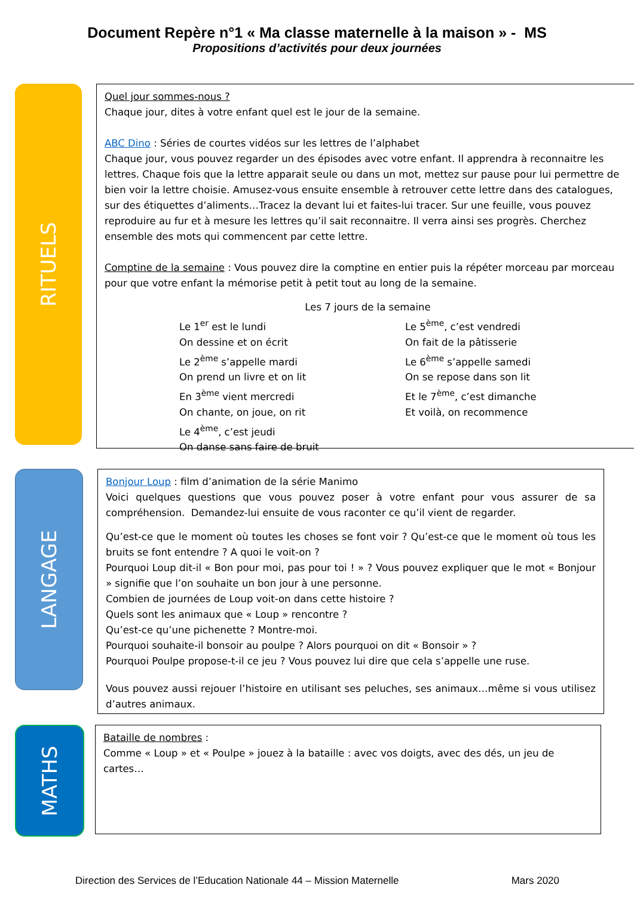Document Repère n°1 « Ma classe maternelle à la maison » - MS
Propositions d’activités pour deux journées
RITUELS
Quel jour sommes-nous ?
Chaque jour, dites à votre enfant quel est le jour de la semaine.
ABC Dino : Séries de courtes vidéos sur les lettres de l’alphabet
Chaque jour, vous pouvez regarder un des épisodes avec votre enfant. Il apprendra à reconnaitre les lettres. Chaque fois que la lettre apparait seule ou dans un mot, mettez sur pause pour lui permettre de bien voir la lettre choisie. Amusez-vous ensuite ensemble à retrouver cette lettre dans des catalogues, sur des étiquettes d’aliments…Tracez la devant lui et faites-lui tracer. Sur une feuille, vous pouvez reproduire au fur et à mesure les lettres qu’il sait reconnaitre. Il verra ainsi ses progrès. Cherchez ensemble des mots qui commencent par cette lettre.
Comptine de la semaine : Vous pouvez dire la comptine en entier puis la répéter morceau par morceau pour que votre enfant la mémorise petit à petit tout au long de la semaine.
Les 7 jours de la semaine
Le 1<sup>er</sup> est le lundi
On dessine et on écrit
Le 2<sup>ème</sup> s’appelle mardi
On prend un livre et on lit
En 3<sup>ème</sup> vient mercredi
On chante, on joue, on rit
Le 4<sup>ème</sup>, c’est jeudi
On danse sans faire de bruit
Le 5<sup>ème</sup>, c’est vendredi
On fait de la pâtisserie
Le 6<sup>ème</sup> s’appelle samedi
On se repose dans son lit
Et le 7<sup>ème</sup>, c’est dimanche
Et voilà, on recommence
LANGAGE
Bonjour Loup : film d’animation de la série Manimo
Voici quelques questions que vous pouvez poser à votre enfant pour vous assurer de sa compréhension. Demandez-lui ensuite de vous raconter ce qu’il vient de regarder.
Qu’est-ce que le moment où toutes les choses se font voir ? Qu’est-ce que le moment où tous les bruits se font entendre ? A quoi le voit-on ?
Pourquoi Loup dit-il « Bon pour moi, pas pour toi ! » ? Vous pouvez expliquer que le mot « Bonjour » signifie que l’on souhaite un bon jour à une personne.
Combien de journées de Loup voit-on dans cette histoire ?
Quels sont les animaux que « Loup » rencontre ?
Qu’est-ce qu’une pichenette ? Montre-moi.
Pourquoi souhaite-il bonsoir au poulpe ? Alors pourquoi on dit « Bonsoir » ?
Pourquoi Poulpe propose-t-il ce jeu ? Vous pouvez lui dire que cela s’appelle une ruse.
Vous pouvez aussi rejouer l’histoire en utilisant ses peluches, ses animaux…même si vous utilisez d’autres animaux.
MATHS
Bataille de nombres :
Comme « Loup » et « Poulpe » jouez à la bataille : avec vos doigts, avec des dés, un jeu de cartes…
Direction des Services de l’Education Nationale 44 – Mission Maternelle Mars 2020